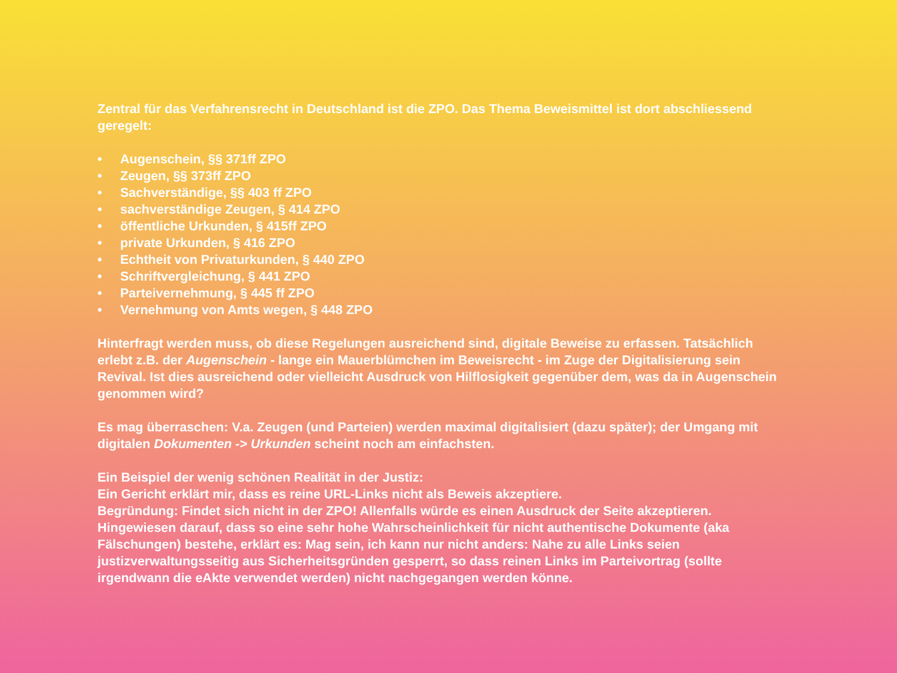Zentral für das Verfahrensrecht in Deutschland ist die ZPO. Das Thema Beweismittel ist dort abschliessend geregelt:
• Augenschein, §§ 371ff ZPO
• Zeugen, §§ 373ff ZPO
• Sachverständige, §§ 403 ff ZPO
• sachverständige Zeugen, § 414 ZPO
• öffentliche Urkunden, § 415ff ZPO
• private Urkunden, § 416 ZPO
• Echtheit von Privaturkunden, § 440 ZPO
• Schriftvergleichung, § 441 ZPO
• Parteivernehmung, § 445 ff ZPO
• Vernehmung von Amts wegen, § 448 ZPO
Hinterfragt werden muss, ob diese Regelungen ausreichend sind, digitale Beweise zu erfassen. Tatsächlich erlebt z.B. der Augenschein - lange ein Mauerblümchen im Beweisrecht - im Zuge der Digitalisierung sein Revival. Ist dies ausreichend oder vielleicht Ausdruck von Hilflosigkeit gegenüber dem, was da in Augenschein genommen wird?
Es mag überraschen: V.a. Zeugen (und Parteien) werden maximal digitalisiert (dazu später); der Umgang mit digitalen Dokumenten -> Urkunden scheint noch am einfachsten.
Ein Beispiel der wenig schönen Realität in der Justiz:
Ein Gericht erklärt mir, dass es reine URL-Links nicht als Beweis akzeptiere.
Begründung: Findet sich nicht in der ZPO! Allenfalls würde es einen Ausdruck der Seite akzeptieren. Hingewiesen darauf, dass so eine sehr hohe Wahrscheinlichkeit für nicht authentische Dokumente (aka Fälschungen) bestehe, erklärt es: Mag sein, ich kann nur nicht anders: Nahe zu alle Links seien justizverwaltungsseitig aus Sicherheitsgründen gesperrt, so dass reinen Links im Parteivortrag (sollte irgendwann die eAkte verwendet werden) nicht nachgegangen werden könne.